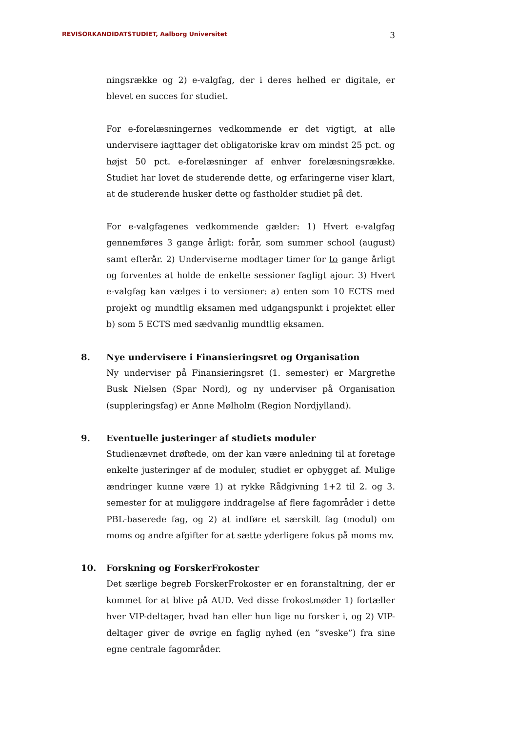REVISORKANDIDATSTUDIET, Aalborg Universitet 3
ningsrække og 2) e-valgfag, der i deres helhed er digitale, er blevet en succes for studiet.
For e-forelæsningernes vedkommende er det vigtigt, at alle undervisere iagttager det obligatoriske krav om mindst 25 pct. og højst 50 pct. e-forelæsninger af enhver forelæsningsrække. Studiet har lovet de studerende dette, og erfaringerne viser klart, at de studerende husker dette og fastholder studiet på det.
For e-valgfagenes vedkommende gælder: 1) Hvert e-valgfag gennemføres 3 gange årligt: forår, som summer school (august) samt efterår. 2) Underviserne modtager timer for to gange årligt og forventes at holde de enkelte sessioner fagligt ajour. 3) Hvert e-valgfag kan vælges i to versioner: a) enten som 10 ECTS med projekt og mundtlig eksamen med udgangspunkt i projektet eller b) som 5 ECTS med sædvanlig mundtlig eksamen.
8. Nye undervisere i Finansieringsret og Organisation
Ny underviser på Finansieringsret (1. semester) er Margrethe Busk Nielsen (Spar Nord), og ny underviser på Organisation (suppleringsfag) er Anne Mølholm (Region Nordjylland).
9. Eventuelle justeringer af studiets moduler
Studienævnet drøftede, om der kan være anledning til at foretage enkelte justeringer af de moduler, studiet er opbygget af. Mulige ændringer kunne være 1) at rykke Rådgivning 1+2 til 2. og 3. semester for at muliggøre inddragelse af flere fagområder i dette PBL-baserede fag, og 2) at indføre et særskilt fag (modul) om moms og andre afgifter for at sætte yderligere fokus på moms mv.
10. Forskning og ForskerFrokoster
Det særlige begreb ForskerFrokoster er en foranstaltning, der er kommet for at blive på AUD. Ved disse frokostmøder 1) fortæller hver VIP-deltager, hvad han eller hun lige nu forsker i, og 2) VIP-deltager giver de øvrige en faglig nyhed (en ”sveske”) fra sine egne centrale fagområder.